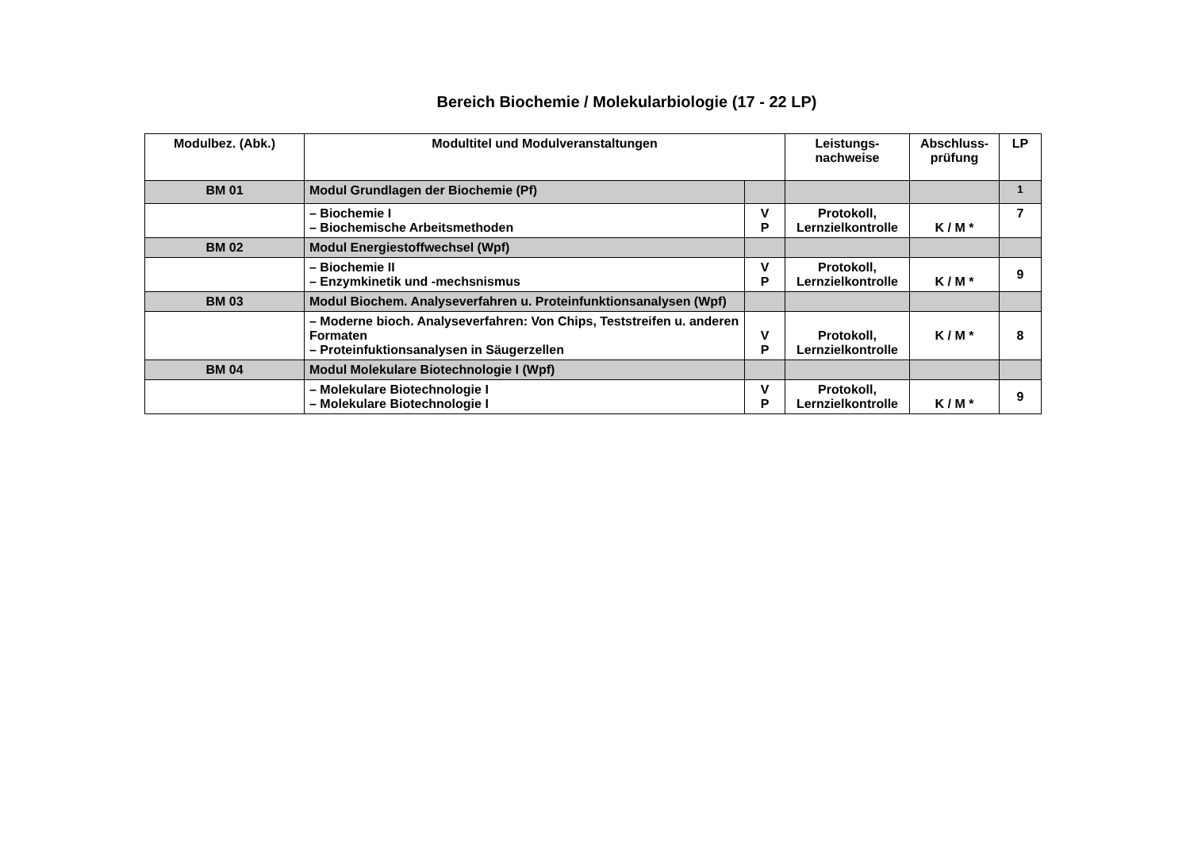Bereich Biochemie / Molekularbiologie (17 - 22 LP)
| Modulbez. (Abk.) | Modultitel und Modulveranstaltungen | | Leistungs- nachweise | Abschluss- prüfung | LP |
| --- | --- | --- | --- | --- | --- |
| BM 01 | Modul Grundlagen der Biochemie (Pf) | | | | <sup>1</sup> |
| | – Biochemie I – Biochemische Arbeitsmethoden | V P | Protokoll, Lernzielkontrolle | K / M * | 7 |
| BM 02 | Modul Energiestoffwechsel (Wpf) | | | | |
| | – Biochemie II – Enzymkinetik und -mechsnismus | V P | Protokoll, Lernzielkontrolle | K / M * | 9 |
| BM 03 | Modul Biochem. Analyseverfahren u. Proteinfunktionsanalysen (Wpf) | | | | |
| | – Moderne bioch. Analyseverfahren: Von Chips, Teststreifen u. anderen Formaten – Proteinfuktionsanalysen in Säugerzellen | V P | Protokoll, Lernzielkontrolle | K / M * | 8 |
| BM 04 | Modul Molekulare Biotechnologie I (Wpf) | | | | |
| | – Molekulare Biotechnologie I – Molekulare Biotechnologie I | V P | Protokoll, Lernzielkontrolle | K / M * | 9 |